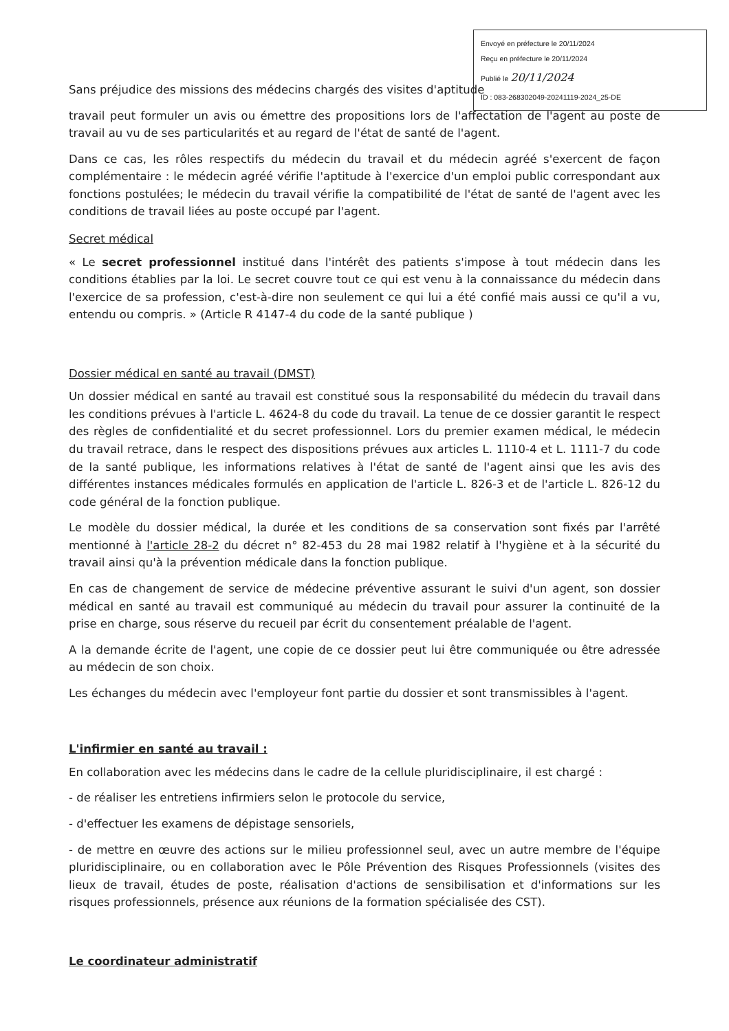Envoyé en préfecture le 20/11/2024
Reçu en préfecture le 20/11/2024
Publié le 20/11/2024
ID : 083-268302049-20241119-2024_25-DE
Sans préjudice des missions des médecins chargés des visites d'aptitude
travail peut formuler un avis ou émettre des propositions lors de l'affectation de l'agent au poste de travail au vu de ses particularités et au regard de l'état de santé de l'agent.
Dans ce cas, les rôles respectifs du médecin du travail et du médecin agréé s'exercent de façon complémentaire : le médecin agréé vérifie l'aptitude à l'exercice d'un emploi public correspondant aux fonctions postulées; le médecin du travail vérifie la compatibilité de l'état de santé de l'agent avec les conditions de travail liées au poste occupé par l'agent.
Secret médical
« Le secret professionnel institué dans l'intérêt des patients s'impose à tout médecin dans les conditions établies par la loi. Le secret couvre tout ce qui est venu à la connaissance du médecin dans l'exercice de sa profession, c'est-à-dire non seulement ce qui lui a été confié mais aussi ce qu'il a vu, entendu ou compris. » (Article R 4147-4 du code de la santé publique )
Dossier médical en santé au travail (DMST)
Un dossier médical en santé au travail est constitué sous la responsabilité du médecin du travail dans les conditions prévues à l'article L. 4624-8 du code du travail. La tenue de ce dossier garantit le respect des règles de confidentialité et du secret professionnel. Lors du premier examen médical, le médecin du travail retrace, dans le respect des dispositions prévues aux articles L. 1110-4 et L. 1111-7 du code de la santé publique, les informations relatives à l'état de santé de l'agent ainsi que les avis des différentes instances médicales formulés en application de l'article L. 826-3 et de l'article L. 826-12 du code général de la fonction publique.
Le modèle du dossier médical, la durée et les conditions de sa conservation sont fixés par l'arrêté mentionné à l'article 28-2 du décret n° 82-453 du 28 mai 1982 relatif à l'hygiène et à la sécurité du travail ainsi qu'à la prévention médicale dans la fonction publique.
En cas de changement de service de médecine préventive assurant le suivi d'un agent, son dossier médical en santé au travail est communiqué au médecin du travail pour assurer la continuité de la prise en charge, sous réserve du recueil par écrit du consentement préalable de l'agent.
A la demande écrite de l'agent, une copie de ce dossier peut lui être communiquée ou être adressée au médecin de son choix.
Les échanges du médecin avec l'employeur font partie du dossier et sont transmissibles à l'agent.
L'infirmier en santé au travail :
En collaboration avec les médecins dans le cadre de la cellule pluridisciplinaire, il est chargé :
- de réaliser les entretiens infirmiers selon le protocole du service,
- d'effectuer les examens de dépistage sensoriels,
- de mettre en œuvre des actions sur le milieu professionnel seul, avec un autre membre de l'équipe pluridisciplinaire, ou en collaboration avec le Pôle Prévention des Risques Professionnels (visites des lieux de travail, études de poste, réalisation d'actions de sensibilisation et d'informations sur les risques professionnels, présence aux réunions de la formation spécialisée des CST).
Le coordinateur administratif